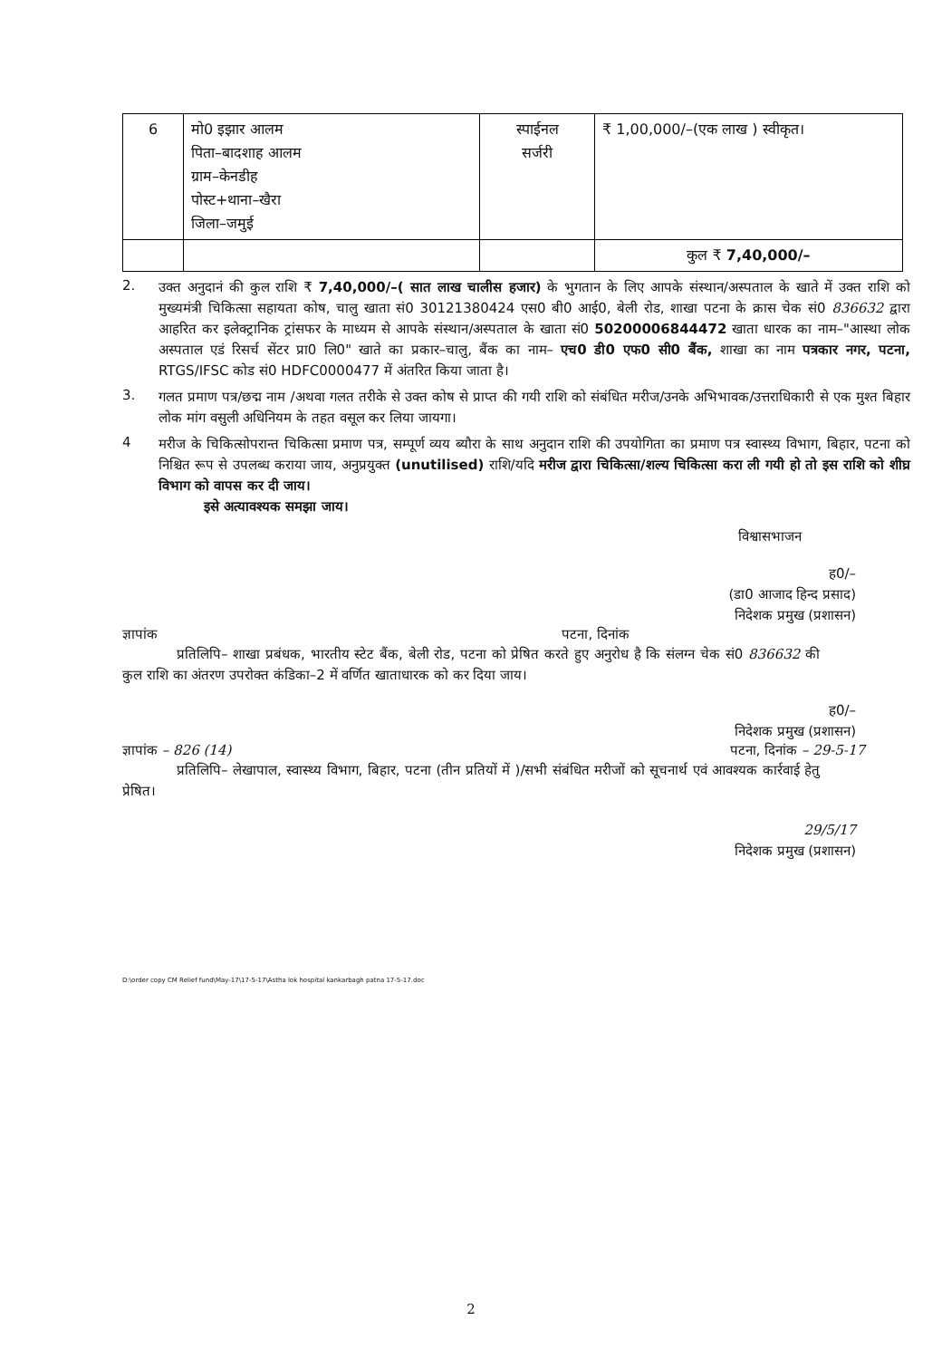| 6 | मो0 इझार आलम पिता–बादशाह आलम ग्राम–केनडीह पोस्ट+थाना–खैरा जिला–जमुई | स्पाईनल सर्जरी | ₹ 1,00,000/–(एक लाख ) स्वीकृत। |
| | | | कुल ₹ 7,40,000/– |
2.
उक्त अनुदानं की कुल राशि ₹ 7,40,000/–( सात लाख चालीस हजार) के भुगतान के लिए आपके संस्थान/अस्पताल के खाते में उक्त राशि को मुख्यमंत्री चिकित्सा सहायता कोष, चालु खाता सं0 30121380424 एस0 बी0 आई0, बेली रोड, शाखा पटना के क्रास चेक सं0 836632 द्वारा आहरित कर इलेक्ट्रानिक ट्रांसफर के माध्यम से आपके संस्थान/अस्पताल के खाता सं0 50200006844472 खाता धारक का नाम–"आस्था लोक अस्पताल एडं रिसर्च सेंटर प्रा0 लि0" खाते का प्रकार–चालु, बैंक का नाम– एच0 डी0 एफ0 सी0 बैंक, शाखा का नाम पत्रकार नगर, पटना, RTGS/IFSC कोड सं0 HDFC0000477 में अंतरित किया जाता है।
3.
गलत प्रमाण पत्र/छद्म नाम /अथवा गलत तरीके से उक्त कोष से प्राप्त की गयी राशि को संबंधित मरीज/उनके अभिभावक/उत्तराधिकारी से एक मुश्त बिहार लोक मांग वसुली अधिनियम के तहत वसूल कर लिया जायगा।
4
मरीज के चिकित्सोपरान्त चिकित्सा प्रमाण पत्र, सम्पूर्ण व्यय ब्यौरा के साथ अनुदान राशि की उपयोगिता का प्रमाण पत्र स्वास्थ्य विभाग, बिहार, पटना को निश्चित रूप से उपलब्ध कराया जाय, अनुप्रयुक्त (unutilised) राशि/यदि मरीज द्वारा चिकित्सा/शल्य चिकित्सा करा ली गयी हो तो इस राशि को शीघ्र विभाग को वापस कर दी जाय।
इसे अत्यावश्यक समझा जाय।
विश्वासभाजन
ह0/–
(डा0 आजाद हिन्द प्रसाद)
निदेशक प्रमुख (प्रशासन)
ज्ञापांक पटना, दिनांक
प्रतिलिपि– शाखा प्रबंधक, भारतीय स्टेट बैंक, बेली रोड, पटना को प्रेषित करते हुए अनुरोध है कि संलग्न चेक सं0 836632 की कुल राशि का अंतरण उपरोक्त कंडिका–2 में वर्णित खाताधारक को कर दिया जाय।
ह0/–
निदेशक प्रमुख (प्रशासन)
ज्ञापांक – 826 (14) पटना, दिनांक – 29-5-17
प्रतिलिपि– लेखापाल, स्वास्थ्य विभाग, बिहार, पटना (तीन प्रतियों में )/सभी संबंधित मरीजों को सूचनार्थ एवं आवश्यक कार्रवाई हेतु प्रेषित।
29/5/17
निदेशक प्रमुख (प्रशासन)
D:\order copy CM Relief fund\May-17\17-5-17\Astha lok hospital kankarbagh patna 17-5-17.doc
2